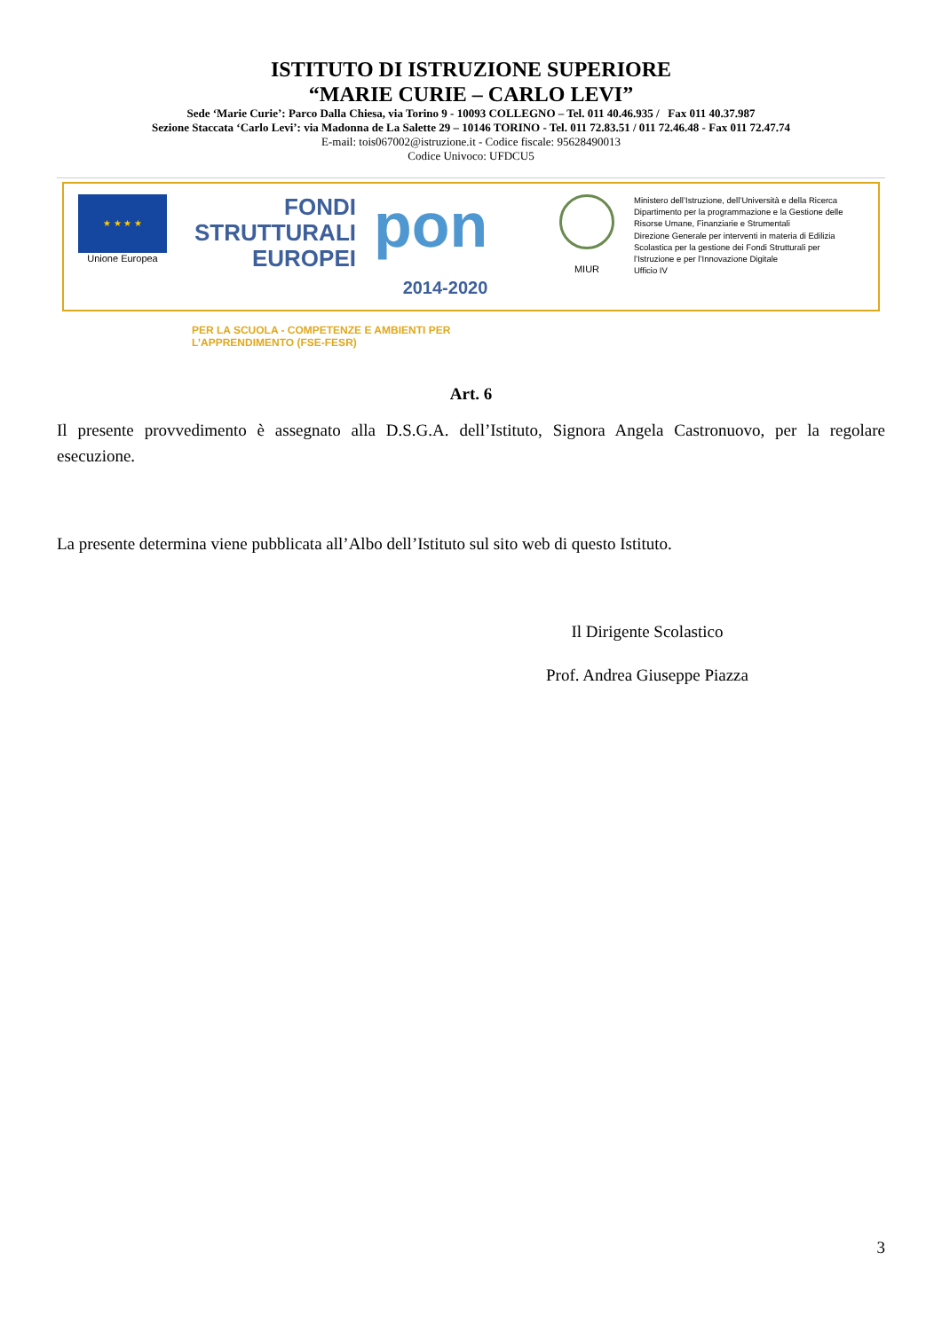ISTITUTO DI ISTRUZIONE SUPERIORE
“MARIE CURIE – CARLO LEVI”
Sede ‘Marie Curie’: Parco Dalla Chiesa, via Torino 9 - 10093 COLLEGNO – Tel. 011 40.46.935 / Fax 011 40.37.987
Sezione Staccata ‘Carlo Levi’: via Madonna de La Salette 29 – 10146 TORINO - Tel. 011 72.83.51 / 011 72.46.48 - Fax 011 72.47.74
E-mail: tois067002@istruzione.it - Codice fiscale: 95628490013
Codice Univoco: UFDCU5
★ ★ ★ ★
Unione Europea
FONDI
STRUTTURALI
EUROPEI pon 2014-2020
PER LA SCUOLA - COMPETENZE E AMBIENTI PER L’APPRENDIMENTO (FSE-FESR)
MIUR
Ministero dell’Istruzione, dell’Università e della Ricerca
Dipartimento per la programmazione e la Gestione delle
Risorse Umane, Finanziarie e Strumentali
Direzione Generale per interventi in materia di Edilizia
Scolastica per la gestione dei Fondi Strutturali per
l’Istruzione e per l’Innovazione Digitale
Ufficio IV
Art. 6
Il presente provvedimento è assegnato alla D.S.G.A. dell’Istituto, Signora Angela Castronuovo, per la regolare esecuzione.
La presente determina viene pubblicata all’Albo dell’Istituto sul sito web di questo Istituto.
Il Dirigente Scolastico
Prof. Andrea Giuseppe Piazza
3